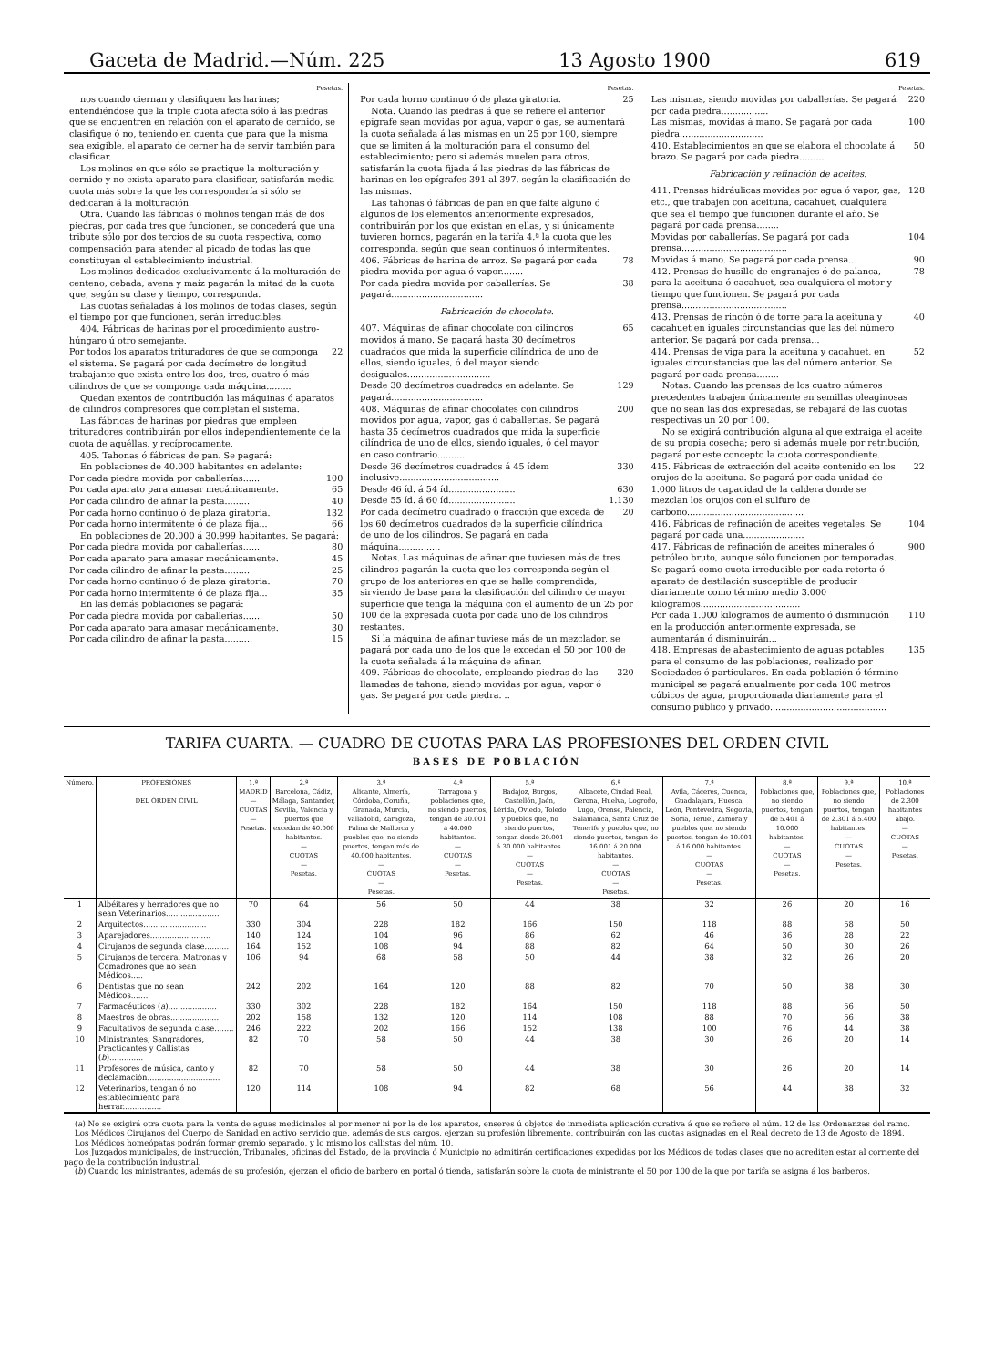Gaceta de Madrid.—Núm. 225 13 Agosto 1900 619
Pesetas.
nos cuando ciernan y clasifiquen las harinas; entendiéndose que la triple cuota afecta sólo á las piedras que se encuentren en relación con el aparato de cernido, se clasifique ó no, teniendo en cuenta que para que la misma sea exigible, el aparato de cerner ha de servir también para clasificar.
Los molinos en que sólo se practique la molturación y cernido y no exista aparato para clasificar, satisfarán media cuota más sobre la que les correspondería si sólo se dedicaran á la molturación.
Otra. Cuando las fábricas ó molinos tengan más de dos piedras, por cada tres que funcionen, se concederá que una tribute sólo por dos tercios de su cuota respectiva, como compensación para atender al picado de todas las que constituyan el establecimiento industrial.
Los molinos dedicados exclusivamente á la molturación de centeno, cebada, avena y maíz pagarán la mitad de la cuota que, según su clase y tiempo, corresponda.
Las cuotas señaladas á los molinos de todas clases, según el tiempo por que funcionen, serán irreducibles.
404. Fábricas de harinas por el procedimiento austro-húngaro ú otro semejante.
Por todos los aparatos trituradores de que se componga el sistema. Se pagará por cada decímetro de longitud trabajante que exista entre los dos, tres, cuatro ó más cilindros de que se componga cada máquina......... 22
Quedan exentos de contribución las máquinas ó aparatos de cilindros compresores que completan el sistema.
Las fábricas de harinas por piedras que empleen trituradores contribuirán por ellos independientemente de la cuota de aquéllas, y recíprocamente.
405. Tahonas ó fábricas de pan. Se pagará:
En poblaciones de 40.000 habitantes en adelante:
Por cada piedra movida por caballerías...... 100
Por cada aparato para amasar mecánicamente. 65
Por cada cilindro de afinar la pasta......... 40
Por cada horno continuo ó de plaza giratoria. 132
Por cada horno intermitente ó de plaza fija... 66
En poblaciones de 20.000 á 30.999 habitantes. Se pagará:
Por cada piedra movida por caballerías...... 80
Por cada aparato para amasar mecánicamente. 45
Por cada cilindro de afinar la pasta......... 25
Por cada horno continuo ó de plaza giratoria. 70
Por cada horno intermitente ó de plaza fija... 35
En las demás poblaciones se pagará:
Por cada piedra movida por caballerías....... 50
Por cada aparato para amasar mecánicamente. 30
Por cada cilindro de afinar la pasta.......... 15
Pesetas.
Por cada horno continuo ó de plaza giratoria. 25
Nota. Cuando las piedras á que se refiere el anterior epígrafe sean movidas por agua, vapor ó gas, se aumentará la cuota señalada á las mismas en un 25 por 100, siempre que se limiten á la molturación para el consumo del establecimiento; pero si además muelen para otros, satisfarán la cuota fijada á las piedras de las fábricas de harinas en los epígrafes 391 al 397, según la clasificación de las mismas.
Las tahonas ó fábricas de pan en que falte alguno ó algunos de los elementos anteriormente expresados, contribuirán por los que existan en ellas, y si únicamente tuvieren hornos, pagarán en la tarifa 4.ª la cuota que les corresponda, según que sean continuos ó intermitentes.
406. Fábricas de harina de arroz. Se pagará por cada piedra movida por agua ó vapor........ 78
Por cada piedra movida por caballerías. Se pagará................................. 38
Fabricación de chocolate.
407. Máquinas de afinar chocolate con cilindros movidos á mano. Se pagará hasta 30 decímetros cuadrados que mida la superficie cilíndrica de uno de ellos, siendo iguales, ó del mayor siendo desiguales.............................. 65
Desde 30 decímetros cuadrados en adelante. Se pagará................................. 129
408. Máquinas de afinar chocolates con cilindros movidos por agua, vapor, gas ó caballerías. Se pagará hasta 35 decímetros cuadrados que mida la superficie cilíndrica de uno de ellos, siendo iguales, ó del mayor en caso contrario.......... 200
Desde 36 decímetros cuadrados á 45 ídem inclusive.................................... 330
Desde 46 íd. á 54 íd........................ 630
Desde 55 íd. á 60 íd........................ 1.130
Por cada decímetro cuadrado ó fracción que exceda de los 60 decímetros cuadrados de la superficie cilíndrica de uno de los cilindros. Se pagará en cada máquina............... 20
Notas. Las máquinas de afinar que tuviesen más de tres cilindros pagarán la cuota que les corresponda según el grupo de los anteriores en que se halle comprendida, sirviendo de base para la clasificación del cilindro de mayor superficie que tenga la máquina con el aumento de un 25 por 100 de la expresada cuota por cada uno de los cilindros restantes.
Si la máquina de afinar tuviese más de un mezclador, se pagará por cada uno de los que le excedan el 50 por 100 de la cuota señalada á la máquina de afinar.
409. Fábricas de chocolate, empleando piedras de las llamadas de tahona, siendo movidas por agua, vapor ó gas. Se pagará por cada piedra. .. 320
Pesetas.
Las mismas, siendo movidas por caballerías. Se pagará por cada piedra................. 220
Las mismas, movidas á mano. Se pagará por cada piedra.............................. 100
410. Establecimientos en que se elabora el chocolate á brazo. Se pagará por cada piedra......... 50
Fabricación y refinación de aceites.
411. Prensas hidráulicas movidas por agua ó vapor, gas, etc., que trabajen con aceituna, cacahuet, cualquiera que sea el tiempo que funcionen durante el año. Se pagará por cada prensa........ 128
Movidas por caballerías. Se pagará por cada prensa...................................... 104
Movidas á mano. Se pagará por cada prensa.. 90
412. Prensas de husillo de engranajes ó de palanca, para la aceituna ó cacahuet, sea cualquiera el motor y tiempo que funcionen. Se pagará por cada prensa...................................... 78
413. Prensas de rincón ó de torre para la aceituna y cacahuet en iguales circunstancias que las del número anterior. Se pagará por cada prensa... 40
414. Prensas de viga para la aceituna y cacahuet, en iguales circunstancias que las del número anterior. Se pagará por cada prensa........ 52
Notas. Cuando las prensas de los cuatro números precedentes trabajen únicamente en semillas oleaginosas que no sean las dos expresadas, se rebajará de las cuotas respectivas un 20 por 100.
No se exigirá contribución alguna al que extraiga el aceite de su propia cosecha; pero si además muele por retribución, pagará por este concepto la cuota correspondiente.
415. Fábricas de extracción del aceite contenido en los orujos de la aceituna. Se pagará por cada unidad de 1.000 litros de capacidad de la caldera donde se mezclan los orujos con el sulfuro de carbono.......................................... 22
416. Fábricas de refinación de aceites vegetales. Se pagará por cada una...................... 104
417. Fábricas de refinación de aceites minerales ó petróleo bruto, aunque sólo funcionen por temporadas. Se pagará como cuota irreducible por cada retorta ó aparato de destilación susceptible de producir diariamente como término medio 3.000 kilogramos.................................... 900
Por cada 1.000 kilogramos de aumento ó disminución en la producción anteriormente expresada, se aumentarán ó disminuirán... 110
418. Empresas de abastecimiento de aguas potables para el consumo de las poblaciones, realizado por Sociedades ó particulares. En cada población ó término municipal se pagará anualmente por cada 100 metros cúbicos de agua, proporcionada diariamente para el consumo público y privado.......................................... 135
TARIFA CUARTA. — CUADRO DE CUOTAS PARA LAS PROFESIONES DEL ORDEN CIVIL
BASES DE POBLACIÓN
| Número. | PROFESIONES DEL ORDEN CIVIL | 1.ª MADRID — CUOTAS — Pesetas. | 2.ª Barcelona, Cádiz, Málaga, Santander, Sevilla, Valencia y puertos que excedan de 40.000 habitantes. — CUOTAS — Pesetas. | 3.ª Alicante, Almería, Córdoba, Coruña, Granada, Murcia, Valladolid, Zaragoza, Palma de Mallorca y pueblos que, no siendo puertos, tengan más de 40.000 habitantes. — CUOTAS — Pesetas. | 4.ª Tarragona y poblaciones que, no siendo puertos, tengan de 30.001 á 40.000 habitantes. — CUOTAS — Pesetas. | 5.ª Badajoz, Burgos, Castellón, Jaén, Lérida, Oviedo, Toledo y pueblos que, no siendo puertos, tengan desde 20.001 á 30.000 habitantes. — CUOTAS — Pesetas. | 6.ª Albacete, Ciudad Real, Gerona, Huelva, Logroño, Lugo, Orense, Palencia, Salamanca, Santa Cruz de Tenerife y pueblos que, no siendo puertos, tengan de 16.001 á 20.000 habitantes. — CUOTAS — Pesetas. | 7.ª Avila, Cáceres, Cuenca, Guadalajara, Huesca, León, Pontevedra, Segovia, Soria, Teruel, Zamora y pueblos que, no siendo puertos, tengan de 10.001 á 16.000 habitantes. — CUOTAS — Pesetas. | 8.ª Poblaciones que, no siendo puertos, tengan de 5.401 á 10.000 habitantes. — CUOTAS — Pesetas. | 9.ª Poblaciones que, no siendo puertos, tengan de 2.301 á 5.400 habitantes. — CUOTAS — Pesetas. | 10.ª Poblaciones de 2.300 habitantes abajo. — CUOTAS — Pesetas. |
| --- | --- | --- | --- | --- | --- | --- | --- | --- | --- | --- | --- |
| 1 | Albéitares y herradores que no sean Veterinarios...................... | 70 | 64 | 56 | 50 | 44 | 38 | 32 | 26 | 20 | 16 |
| 2 | Arquitectos.......................... | 330 | 304 | 228 | 182 | 166 | 150 | 118 | 88 | 58 | 50 |
| 3 | Aparejadores......................... | 140 | 124 | 104 | 96 | 86 | 62 | 46 | 36 | 28 | 22 |
| 4 | Cirujanos de segunda clase.......... | 164 | 152 | 108 | 94 | 88 | 82 | 64 | 50 | 30 | 26 |
| 5 | Cirujanos de tercera, Matronas y Comadrones que no sean Médicos..... | 106 | 94 | 68 | 58 | 50 | 44 | 38 | 32 | 26 | 20 |
| 6 | Dentistas que no sean Médicos....... | 242 | 202 | 164 | 120 | 88 | 82 | 70 | 50 | 38 | 30 |
| 7 | Farmacéuticos ( a ).................... | 330 | 302 | 228 | 182 | 164 | 150 | 118 | 88 | 56 | 50 |
| 8 | Maestros de obras.................... | 202 | 158 | 132 | 120 | 114 | 108 | 88 | 70 | 56 | 38 |
| 9 | Facultativos de segunda clase........ | 246 | 222 | 202 | 166 | 152 | 138 | 100 | 76 | 44 | 38 |
| 10 | Ministrantes, Sangradores, Practicantes y Callistas ( b ).............. | 82 | 70 | 58 | 50 | 44 | 38 | 30 | 26 | 20 | 14 |
| 11 | Profesores de música, canto y declamación.............................. | 82 | 70 | 58 | 50 | 44 | 38 | 30 | 26 | 20 | 14 |
| 12 | Veterinarios, tengan ó no establecimiento para herrar................ | 120 | 114 | 108 | 94 | 82 | 68 | 56 | 44 | 38 | 32 |
(a) No se exigirá otra cuota para la venta de aguas medicinales al por menor ni por la de los aparatos, enseres ú objetos de inmediata aplicación curativa á que se refiere el núm. 12 de las Ordenanzas del ramo.
Los Médicos Cirujanos del Cuerpo de Sanidad en activo servicio que, además de sus cargos, ejerzan su profesión libremente, contribuirán con las cuotas asignadas en el Real decreto de 13 de Agosto de 1894.
Los Médicos homeópatas podrán formar gremio separado, y lo mismo los callistas del núm. 10.
Los Juzgados municipales, de instrucción, Tribunales, oficinas del Estado, de la provincia ó Municipio no admitirán certificaciones expedidas por los Médicos de todas clases que no acrediten estar al corriente del pago de la contribución industrial.
(b) Cuando los ministrantes, además de su profesión, ejerzan el oficio de barbero en portal ó tienda, satisfarán sobre la cuota de ministrante el 50 por 100 de la que por tarifa se asigna á los barberos.